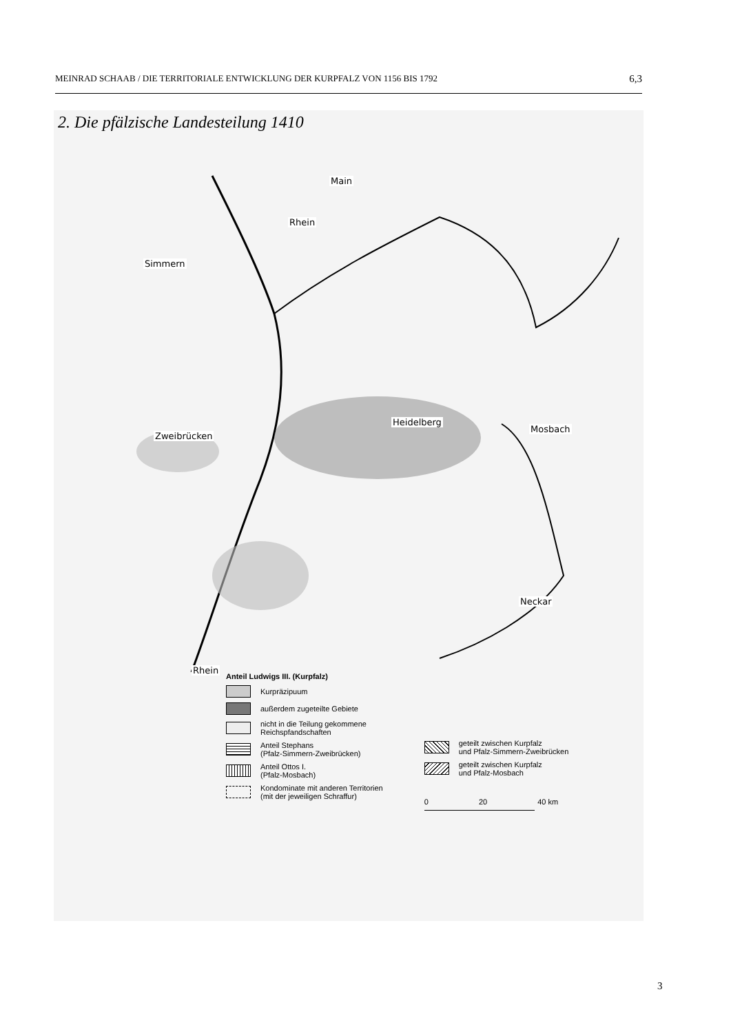MEINRAD SCHAAB / DIE TERRITORIALE ENTWICKLUNG DER KURPFALZ VON 1156 BIS 1792 6,3
2. Die pfälzische Landesteilung 1410
Main
Rhein
Simmern
Zweibrücken
Heidelberg
Mosbach
Neckar
Rhein
Anteil Ludwigs III. (Kurpfalz)
Kurpräzipuum
außerdem zugeteilte Gebiete
nicht in die Teilung gekommene
Reichspfandschaften
Anteil Stephans
(Pfalz-Simmern-Zweibrücken)
Anteil Ottos I.
(Pfalz-Mosbach)
Kondominate mit anderen Territorien
(mit der jeweiligen Schraffur)
geteilt zwischen Kurpfalz
und Pfalz-Simmern-Zweibrücken
geteilt zwischen Kurpfalz
und Pfalz-Mosbach
0 20 40 km
3